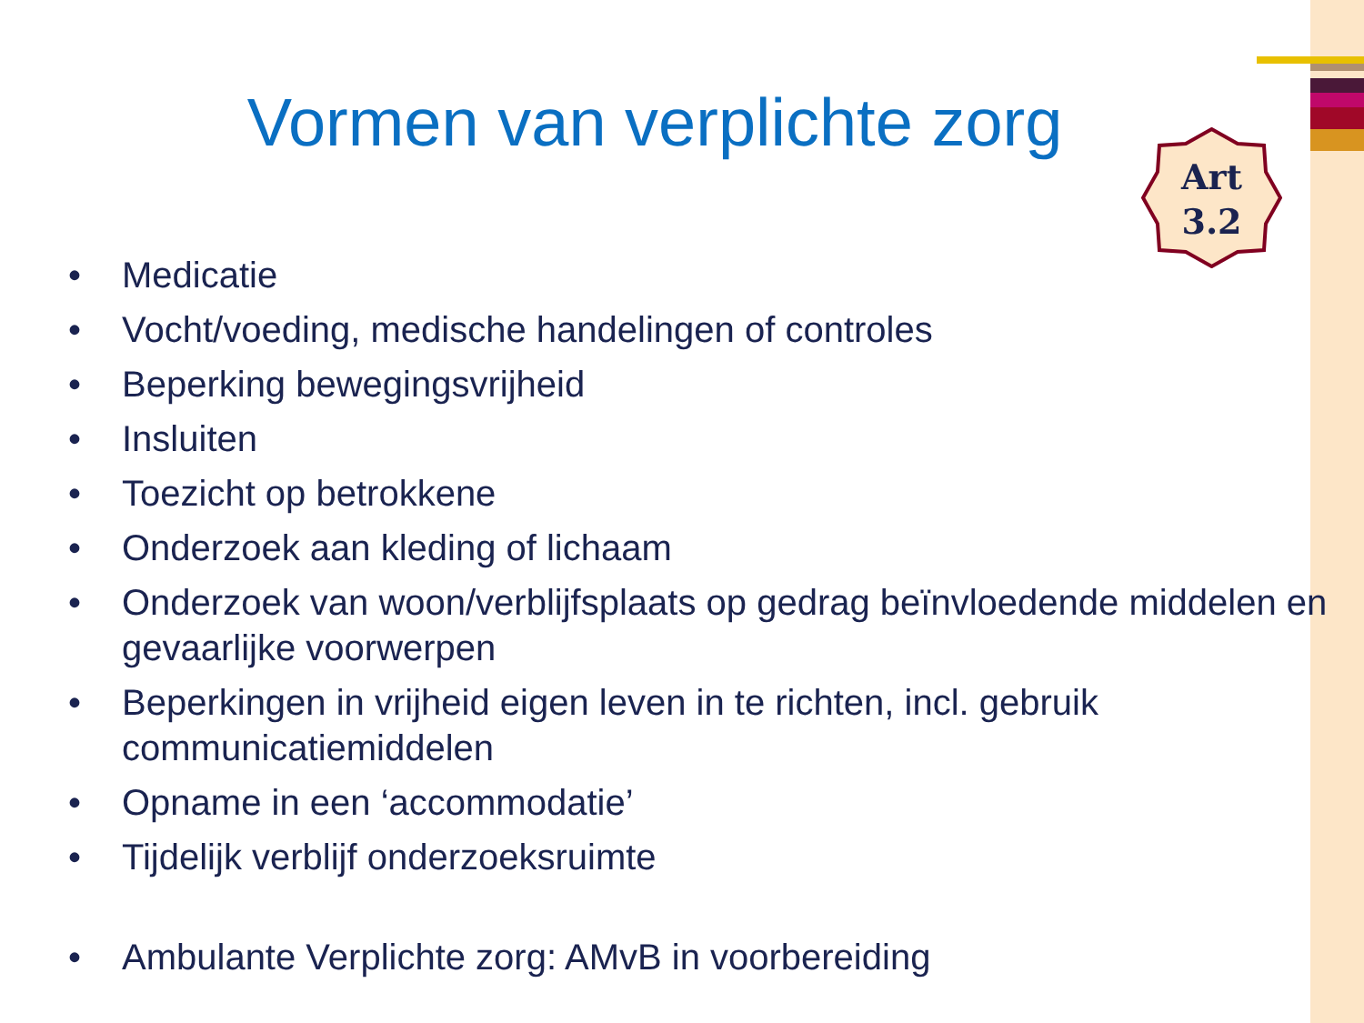Art
3.2
Vormen van verplichte zorg
• Medicatie
• Vocht/voeding, medische handelingen of controles
• Beperking bewegingsvrijheid
• Insluiten
• Toezicht op betrokkene
• Onderzoek aan kleding of lichaam
• Onderzoek van woon/verblijfsplaats op gedrag beïnvloedende middelen en gevaarlijke voorwerpen
• Beperkingen in vrijheid eigen leven in te richten, incl. gebruik
communicatiemiddelen
• Opname in een ‘accommodatie’
• Tijdelijk verblijf onderzoeksruimte
• Ambulante Verplichte zorg: AMvB in voorbereiding